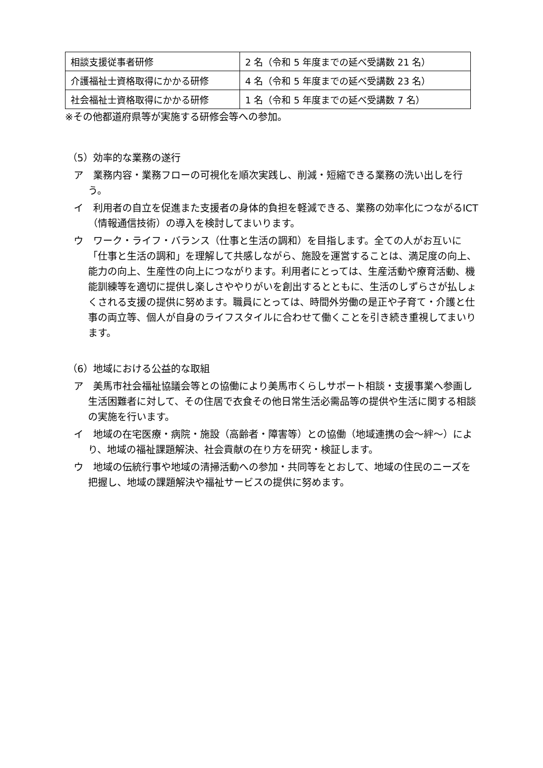| 相談支援従事者研修 | 2 名（令和 5 年度までの延べ受講数 21 名） |
| 介護福祉士資格取得にかかる研修 | 4 名（令和 5 年度までの延べ受講数 23 名） |
| 社会福祉士資格取得にかかる研修 | 1 名（令和 5 年度までの延べ受講数 7 名） |
※その他都道府県等が実施する研修会等への参加。
（5）効率的な業務の遂行
ア　業務内容・業務フローの可視化を順次実践し、削減・短縮できる業務の洗い出しを行う。
イ　利用者の自立を促進また支援者の身体的負担を軽減できる、業務の効率化につながるICT（情報通信技術）の導入を検討してまいります。
ウ　ワーク・ライフ・バランス（仕事と生活の調和）を目指します。全ての人がお互いに「仕事と生活の調和」を理解して共感しながら、施設を運営することは、満足度の向上、能力の向上、生産性の向上につながります。利用者にとっては、生産活動や療育活動、機能訓練等を適切に提供し楽しさややりがいを創出するとともに、生活のしずらさが払しょくされる支援の提供に努めます。職員にとっては、時間外労働の是正や子育て・介護と仕事の両立等、個人が自身のライフスタイルに合わせて働くことを引き続き重視してまいります。
（6）地域における公益的な取組
ア　美馬市社会福祉協議会等との協働により美馬市くらしサポート相談・支援事業へ参画し生活困難者に対して、その住居で衣食その他日常生活必需品等の提供や生活に関する相談の実施を行います。
イ　地域の在宅医療・病院・施設（高齢者・障害等）との協働（地域連携の会～絆～）により、地域の福祉課題解決、社会貢献の在り方を研究・検証します。
ウ　地域の伝統行事や地域の清掃活動への参加・共同等をとおして、地域の住民のニーズを把握し、地域の課題解決や福祉サービスの提供に努めます。